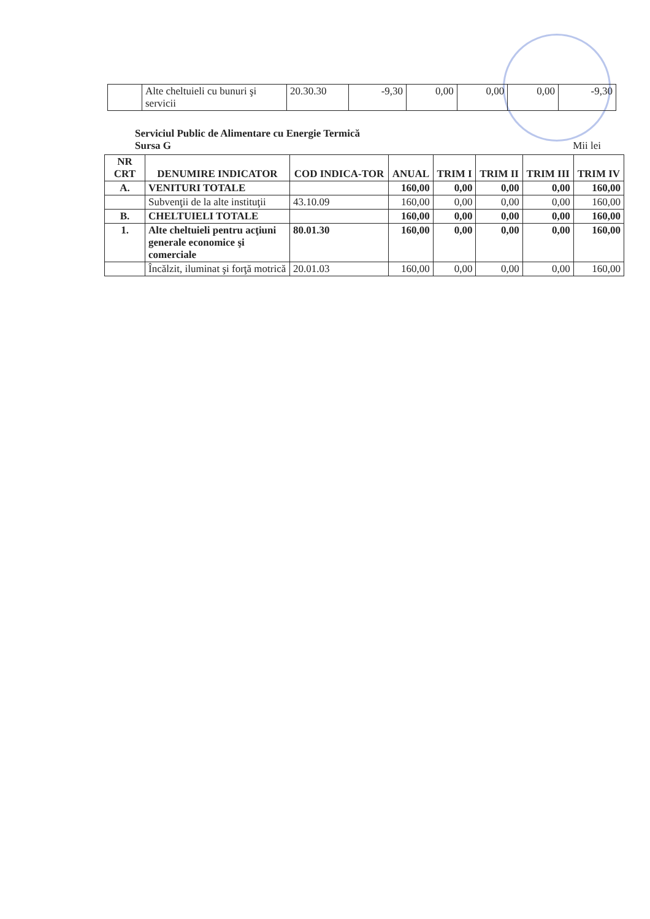| | Alte cheltuieli cu bunuri şi servicii | 20.30.30 | -9,30 | 0,00 | 0,00 | 0,00 | -9,30 |
Serviciul Public de Alimentare cu Energie Termică
Sursa G
Mii lei
| NR CRT | DENUMIRE INDICATOR | COD INDICA-TOR | ANUAL | TRIM I | TRIM II | TRIM III | TRIM IV |
| --- | --- | --- | --- | --- | --- | --- | --- |
| A. | VENITURI TOTALE | | 160,00 | 0,00 | 0,00 | 0,00 | 160,00 |
| | Subvenţii de la alte instituţii | 43.10.09 | 160,00 | 0,00 | 0,00 | 0,00 | 160,00 |
| B. | CHELTUIELI TOTALE | | 160,00 | 0,00 | 0,00 | 0,00 | 160,00 |
| 1. | Alte cheltuieli pentru acţiuni generale economice şi comerciale | 80.01.30 | 160,00 | 0,00 | 0,00 | 0,00 | 160,00 |
| | Încălzit, iluminat şi forţă motrică | 20.01.03 | 160,00 | 0,00 | 0,00 | 0,00 | 160,00 |